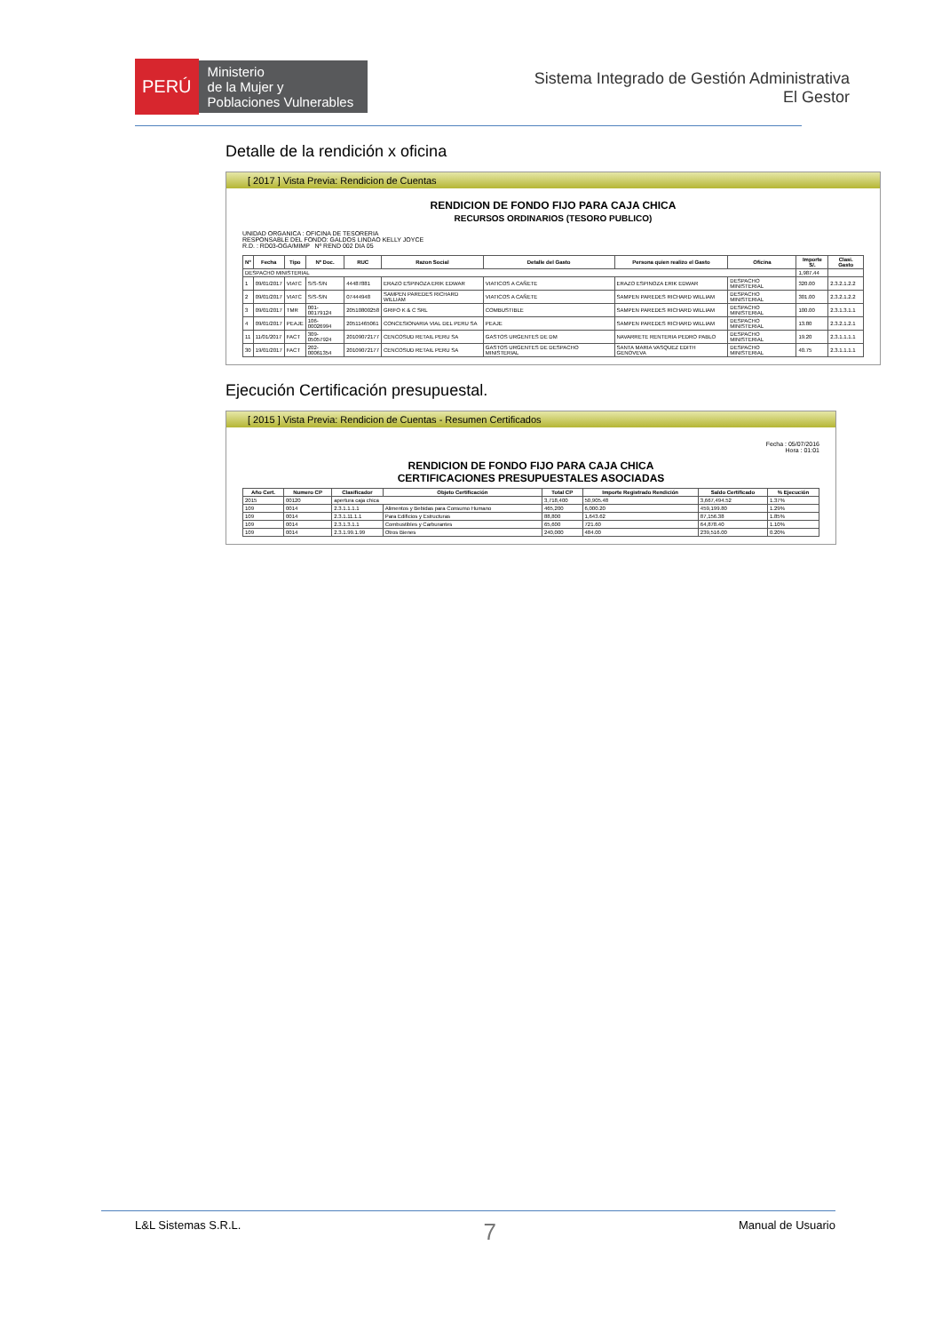PERÚ
Ministerio
de la Mujer y
Poblaciones Vulnerables
Sistema Integrado de Gestión Administrativa
El Gestor
Detalle de la rendición x oficina
[ 2017 ] Vista Previa: Rendicion de Cuentas
RENDICION DE FONDO FIJO PARA CAJA CHICA
RECURSOS ORDINARIOS (TESORO PUBLICO)
UNIDAD ORGANICA : OFICINA DE TESORERIA
RESPONSABLE DEL FONDO: GALDOS LINDAO KELLY JOYCE
R.D. : RD03-OGA/MIMP Nº REND 002 DIA 05
| Nº | Fecha | Tipo | Nº Doc. | RUC | Razon Social | Detalle del Gasto | Persona quien realizo el Gasto | Oficina | Importe S/. | Clasi. Gasto |
| --- | --- | --- | --- | --- | --- | --- | --- | --- | --- | --- |
| DESPACHO MINISTERIAL | | | | | | | | | 1,987.44 | |
| 1 | 09/01/2017 | VIATC | S/S-S/N | 44487881 | ERAZO ESPINOZA ERIK EDWAR | VIATICOS A CAÑETE | ERAZO ESPINOZA ERIK EDWAR | DESPACHO MINISTERIAL | 320.00 | 2.3.2.1.2.2 |
| 2 | 09/01/2017 | VIATC | S/S-S/N | 07444948 | SAMPEN PAREDES RICHARD WILLIAM | VIATICOS A CAÑETE | SAMPEN PAREDES RICHARD WILLIAM | DESPACHO MINISTERIAL | 301.00 | 2.3.2.1.2.2 |
| 3 | 09/01/2017 | TMR | 001-00179124 | 20510800258 | GRIFO K & C SRL | COMBUSTIBLE | SAMPEN PAREDES RICHARD WILLIAM | DESPACHO MINISTERIAL | 100.00 | 2.3.1.3.1.1 |
| 4 | 09/01/2017 | PEAJE | 106-00026994 | 20511465061 | CONCESIONARIA VIAL DEL PERU SA | PEAJE | SAMPEN PAREDES RICHARD WILLIAM | DESPACHO MINISTERIAL | 13.80 | 2.3.2.1.2.1 |
| 11 | 11/01/2017 | FACT | 309-05057924 | 20109072177 | CENCOSUD RETAIL PERU SA | GASTOS URGENTES DE DM | NAVARRETE RENTERIA PEDRO PABLO | DESPACHO MINISTERIAL | 19.20 | 2.3.1.1.1.1 |
| 30 | 19/01/2017 | FACT | 202-00061354 | 20109072177 | CENCOSUD RETAIL PERU SA | GASTOS URGENTES DE DESPACHO MINISTERIAL | SANTA MARIA VASQUEZ EDITH GENOVEVA | DESPACHO MINISTERIAL | 40.75 | 2.3.1.1.1.1 |
Ejecución Certificación presupuestal.
[ 2015 ] Vista Previa: Rendicion de Cuentas - Resumen Certificados
Fecha : 05/07/2016
Hora : 01:01
RENDICION DE FONDO FIJO PARA CAJA CHICA
CERTIFICACIONES PRESUPUESTALES ASOCIADAS
| Año Cert. | Numero CP | Clasificador | Objeto Certificación | Total CP | Importe Registrado Rendición | Saldo Certificado | % Ejecución |
| --- | --- | --- | --- | --- | --- | --- | --- |
| 2015 | 00120 | apertura caja chica | | 3,718,400 | 50,905.48 | 3,667,494.52 | 1.37% |
| 109 | 0014 | 2.3.1.1.1.1 | Alimentos y Bebidas para Consumo Humano | 465,200 | 6,000.20 | 459,199.80 | 1.29% |
| 109 | 0014 | 2.3.1.11.1.1 | Para Edificios y Estructuras | 88,800 | 1,643.62 | 87,156.38 | 1.85% |
| 109 | 0014 | 2.3.1.3.1.1 | Combustibles y Carburantes | 65,600 | 721.60 | 64,878.40 | 1.10% |
| 109 | 0014 | 2.3.1.99.1.99 | Otros Bienes | 240,000 | 484.00 | 239,516.00 | 0.20% |
L&L Sistemas S.R.L. 7 Manual de Usuario